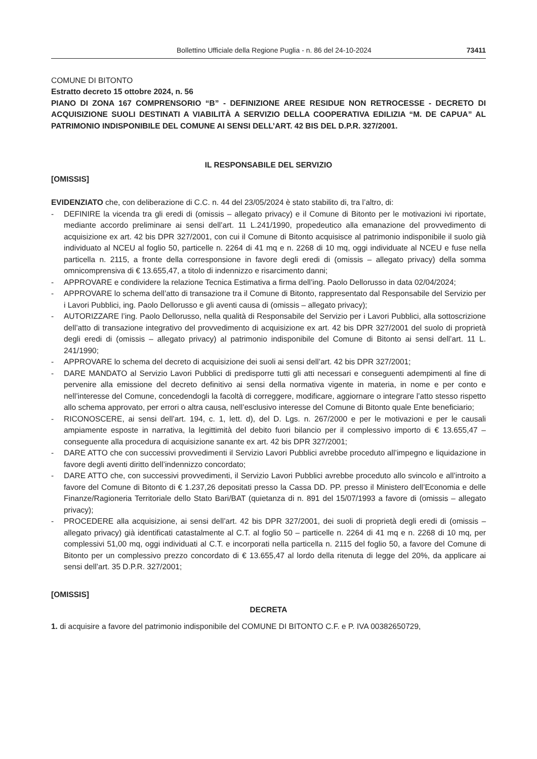Bollettino Ufficiale della Regione Puglia - n. 86 del 24-10-2024 73411
COMUNE DI BITONTO
Estratto decreto 15 ottobre 2024, n. 56
PIANO DI ZONA 167 COMPRENSORIO “B” - DEFINIZIONE AREE RESIDUE NON RETROCESSE - DECRETO DI ACQUISIZIONE SUOLI DESTINATI A VIABILITÀ A SERVIZIO DELLA COOPERATIVA EDILIZIA “M. DE CAPUA” AL PATRIMONIO INDISPONIBILE DEL COMUNE AI SENSI DELL’ART. 42 BIS DEL D.P.R. 327/2001.
IL RESPONSABILE DEL SERVIZIO
[OMISSIS]
EVIDENZIATO che, con deliberazione di C.C. n. 44 del 23/05/2024 è stato stabilito di, tra l’altro, di:
- DEFINIRE la vicenda tra gli eredi di (omissis – allegato privacy) e il Comune di Bitonto per le motivazioni ivi riportate, mediante accordo preliminare ai sensi dell’art. 11 L.241/1990, propedeutico alla emanazione del provvedimento di acquisizione ex art. 42 bis DPR 327/2001, con cui il Comune di Bitonto acquisisce al patrimonio indisponibile il suolo già individuato al NCEU al foglio 50, particelle n. 2264 di 41 mq e n. 2268 di 10 mq, oggi individuate al NCEU e fuse nella particella n. 2115, a fronte della corresponsione in favore degli eredi di (omissis – allegato privacy) della somma omnicomprensiva di € 13.655,47, a titolo di indennizzo e risarcimento danni;
- APPROVARE e condividere la relazione Tecnica Estimativa a firma dell’ing. Paolo Dellorusso in data 02/04/2024;
- APPROVARE lo schema dell’atto di transazione tra il Comune di Bitonto, rappresentato dal Responsabile del Servizio per i Lavori Pubblici, ing. Paolo Dellorusso e gli aventi causa di (omissis – allegato privacy);
- AUTORIZZARE l’ing. Paolo Dellorusso, nella qualità di Responsabile del Servizio per i Lavori Pubblici, alla sottoscrizione dell’atto di transazione integrativo del provvedimento di acquisizione ex art. 42 bis DPR 327/2001 del suolo di proprietà degli eredi di (omissis – allegato privacy) al patrimonio indisponibile del Comune di Bitonto ai sensi dell’art. 11 L. 241/1990;
- APPROVARE lo schema del decreto di acquisizione dei suoli ai sensi dell’art. 42 bis DPR 327/2001;
- DARE MANDATO al Servizio Lavori Pubblici di predisporre tutti gli atti necessari e conseguenti adempimenti al fine di pervenire alla emissione del decreto definitivo ai sensi della normativa vigente in materia, in nome e per conto e nell’interesse del Comune, concedendogli la facoltà di correggere, modificare, aggiornare o integrare l’atto stesso rispetto allo schema approvato, per errori o altra causa, nell’esclusivo interesse del Comune di Bitonto quale Ente beneficiario;
- RICONOSCERE, ai sensi dell’art. 194, c. 1, lett. d), del D. Lgs. n. 267/2000 e per le motivazioni e per le causali ampiamente esposte in narrativa, la legittimità del debito fuori bilancio per il complessivo importo di € 13.655,47 – conseguente alla procedura di acquisizione sanante ex art. 42 bis DPR 327/2001;
- DARE ATTO che con successivi provvedimenti il Servizio Lavori Pubblici avrebbe proceduto all’impegno e liquidazione in favore degli aventi diritto dell’indennizzo concordato;
- DARE ATTO che, con successivi provvedimenti, il Servizio Lavori Pubblici avrebbe proceduto allo svincolo e all’introito a favore del Comune di Bitonto di € 1.237,26 depositati presso la Cassa DD. PP. presso il Ministero dell’Economia e delle Finanze/Ragioneria Territoriale dello Stato Bari/BAT (quietanza di n. 891 del 15/07/1993 a favore di (omissis – allegato privacy);
- PROCEDERE alla acquisizione, ai sensi dell’art. 42 bis DPR 327/2001, dei suoli di proprietà degli eredi di (omissis – allegato privacy) già identificati catastalmente al C.T. al foglio 50 – particelle n. 2264 di 41 mq e n. 2268 di 10 mq, per complessivi 51,00 mq, oggi individuati al C.T. e incorporati nella particella n. 2115 del foglio 50, a favore del Comune di Bitonto per un complessivo prezzo concordato di € 13.655,47 al lordo della ritenuta di legge del 20%, da applicare ai sensi dell’art. 35 D.P.R. 327/2001;
[OMISSIS]
DECRETA
1. di acquisire a favore del patrimonio indisponibile del COMUNE DI BITONTO C.F. e P. IVA 00382650729,